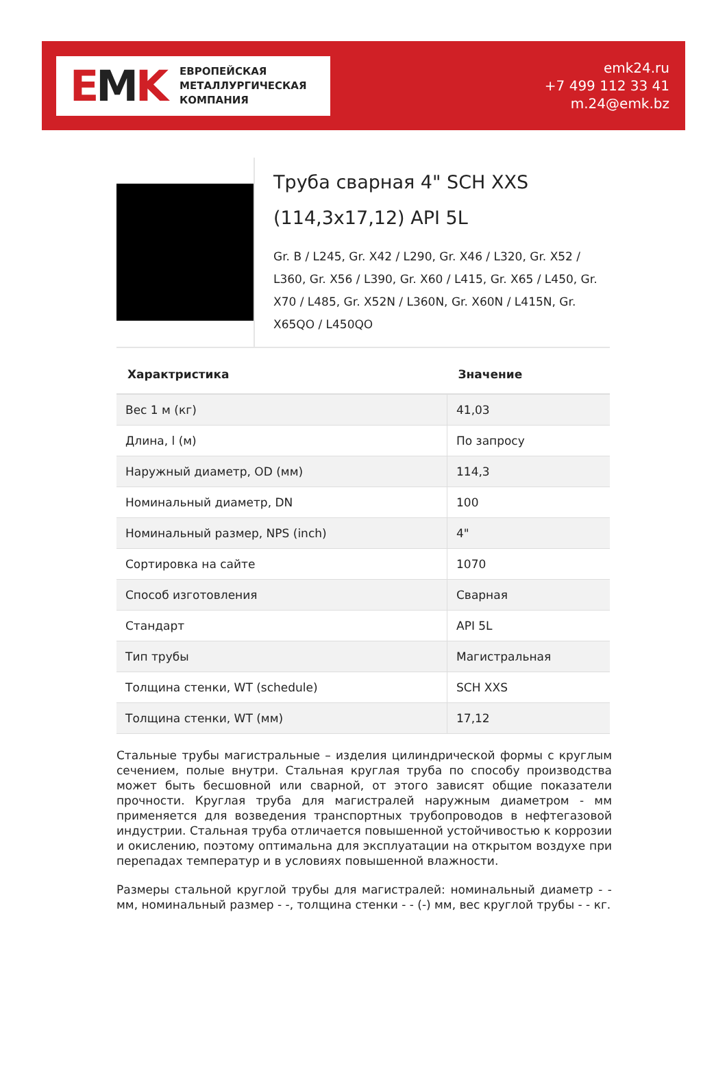EMK
ЕВРОПЕЙСКАЯ
МЕТАЛЛУРГИЧЕСКАЯ
КОМПАНИЯ
emk24.ru
+7 499 112 33 41
m.24@emk.bz
Труба сварная 4" SCH XXS (114,3x17,12) API 5L
Gr. B / L245, Gr. X42 / L290, Gr. X46 / L320, Gr. X52 / L360, Gr. X56 / L390, Gr. X60 / L415, Gr. X65 / L450, Gr. X70 / L485, Gr. X52N / L360N, Gr. X60N / L415N, Gr. X65QO / L450QO
| Характристика | Значение |
| --- | --- |
| Вес 1 м (кг) | 41,03 |
| Длина, l (м) | По запросу |
| Наружный диаметр, OD (мм) | 114,3 |
| Номинальный диаметр, DN | 100 |
| Номинальный размер, NPS (inch) | 4" |
| Сортировка на сайте | 1070 |
| Способ изготовления | Сварная |
| Стандарт | API 5L |
| Тип трубы | Магистральная |
| Толщина стенки, WT (schedule) | SCH XXS |
| Толщина стенки, WT (мм) | 17,12 |
Стальные трубы магистральные – изделия цилиндрической формы с круглым сечением, полые внутри. Стальная круглая труба по способу производства может быть бесшовной или сварной, от этого зависят общие показатели прочности. Круглая труба для магистралей наружным диаметром - мм применяется для возведения транспортных трубопроводов в нефтегазовой индустрии. Стальная труба отличается повышенной устойчивостью к коррозии и окислению, поэтому оптимальна для эксплуатации на открытом воздухе при перепадах температур и в условиях повышенной влажности.
Размеры стальной круглой трубы для магистралей: номинальный диаметр - - мм, номинальный размер - -, толщина стенки - - (-) мм, вес круглой трубы - - кг.